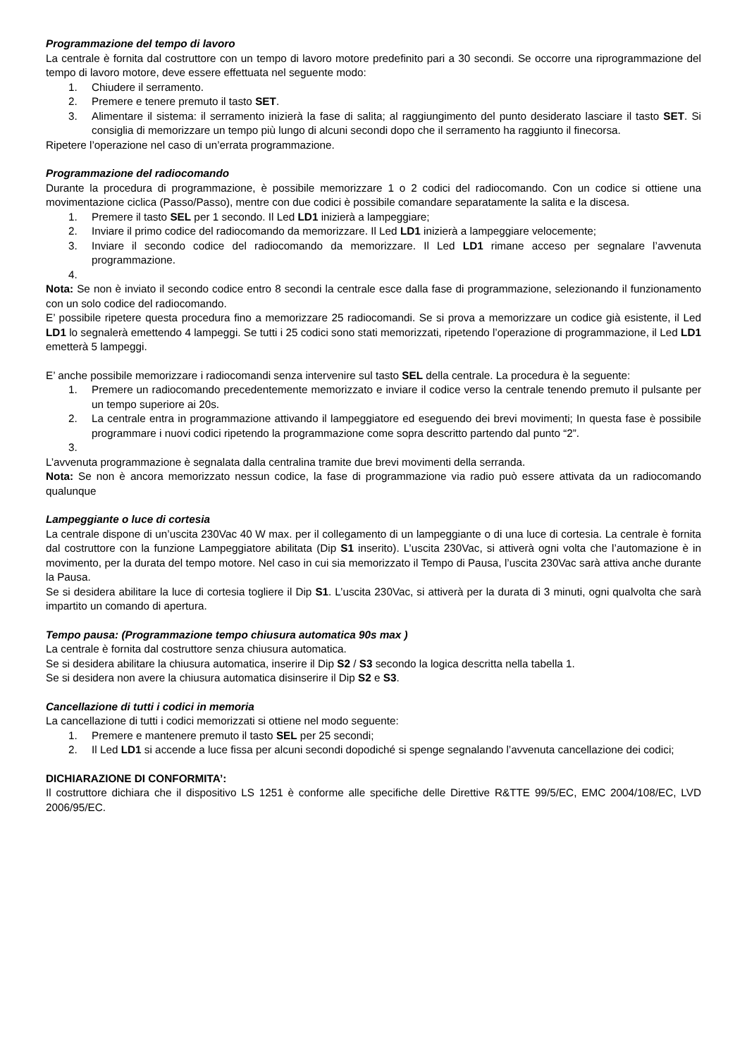Programmazione del tempo di lavoro
La centrale è fornita dal costruttore con un tempo di lavoro motore predefinito pari a 30 secondi. Se occorre una riprogrammazione del tempo di lavoro motore, deve essere effettuata nel seguente modo:
1. Chiudere il serramento.
2. Premere e tenere premuto il tasto SET.
3. Alimentare il sistema: il serramento inizierà la fase di salita; al raggiungimento del punto desiderato lasciare il tasto SET. Si consiglia di memorizzare un tempo più lungo di alcuni secondi dopo che il serramento ha raggiunto il finecorsa.
Ripetere l’operazione nel caso di un’errata programmazione.
Programmazione del radiocomando
Durante la procedura di programmazione, è possibile memorizzare 1 o 2 codici del radiocomando. Con un codice si ottiene una movimentazione ciclica (Passo/Passo), mentre con due codici è possibile comandare separatamente la salita e la discesa.
1. Premere il tasto SEL per 1 secondo. Il Led LD1 inizierà a lampeggiare;
2. Inviare il primo codice del radiocomando da memorizzare. Il Led LD1 inizierà a lampeggiare velocemente;
3. Inviare il secondo codice del radiocomando da memorizzare. Il Led LD1 rimane acceso per segnalare l’avvenuta programmazione.
4.
Nota: Se non è inviato il secondo codice entro 8 secondi la centrale esce dalla fase di programmazione, selezionando il funzionamento con un solo codice del radiocomando.
E’ possibile ripetere questa procedura fino a memorizzare 25 radiocomandi. Se si prova a memorizzare un codice già esistente, il Led LD1 lo segnalerà emettendo 4 lampeggi. Se tutti i 25 codici sono stati memorizzati, ripetendo l’operazione di programmazione, il Led LD1 emetterà 5 lampeggi.
E’ anche possibile memorizzare i radiocomandi senza intervenire sul tasto SEL della centrale. La procedura è la seguente:
1. Premere un radiocomando precedentemente memorizzato e inviare il codice verso la centrale tenendo premuto il pulsante per un tempo superiore ai 20s.
2. La centrale entra in programmazione attivando il lampeggiatore ed eseguendo dei brevi movimenti; In questa fase è possibile programmare i nuovi codici ripetendo la programmazione come sopra descritto partendo dal punto “2”.
3.
L’avvenuta programmazione è segnalata dalla centralina tramite due brevi movimenti della serranda.
Nota: Se non è ancora memorizzato nessun codice, la fase di programmazione via radio può essere attivata da un radiocomando qualunque
Lampeggiante o luce di cortesia
La centrale dispone di un’uscita 230Vac 40 W max. per il collegamento di un lampeggiante o di una luce di cortesia. La centrale è fornita dal costruttore con la funzione Lampeggiatore abilitata (Dip S1 inserito). L’uscita 230Vac, si attiverà ogni volta che l’automazione è in movimento, per la durata del tempo motore. Nel caso in cui sia memorizzato il Tempo di Pausa, l’uscita 230Vac sarà attiva anche durante la Pausa.
Se si desidera abilitare la luce di cortesia togliere il Dip S1. L’uscita 230Vac, si attiverà per la durata di 3 minuti, ogni qualvolta che sarà impartito un comando di apertura.
Tempo pausa: (Programmazione tempo chiusura automatica 90s max )
La centrale è fornita dal costruttore senza chiusura automatica.
Se si desidera abilitare la chiusura automatica, inserire il Dip S2 / S3 secondo la logica descritta nella tabella 1.
Se si desidera non avere la chiusura automatica disinserire il Dip S2 e S3.
Cancellazione di tutti i codici in memoria
La cancellazione di tutti i codici memorizzati si ottiene nel modo seguente:
1. Premere e mantenere premuto il tasto SEL per 25 secondi;
2. Il Led LD1 si accende a luce fissa per alcuni secondi dopodiché si spenge segnalando l’avvenuta cancellazione dei codici;
DICHIARAZIONE DI CONFORMITA’:
Il costruttore dichiara che il dispositivo LS 1251 è conforme alle specifiche delle Direttive R&TTE 99/5/EC, EMC 2004/108/EC, LVD 2006/95/EC.